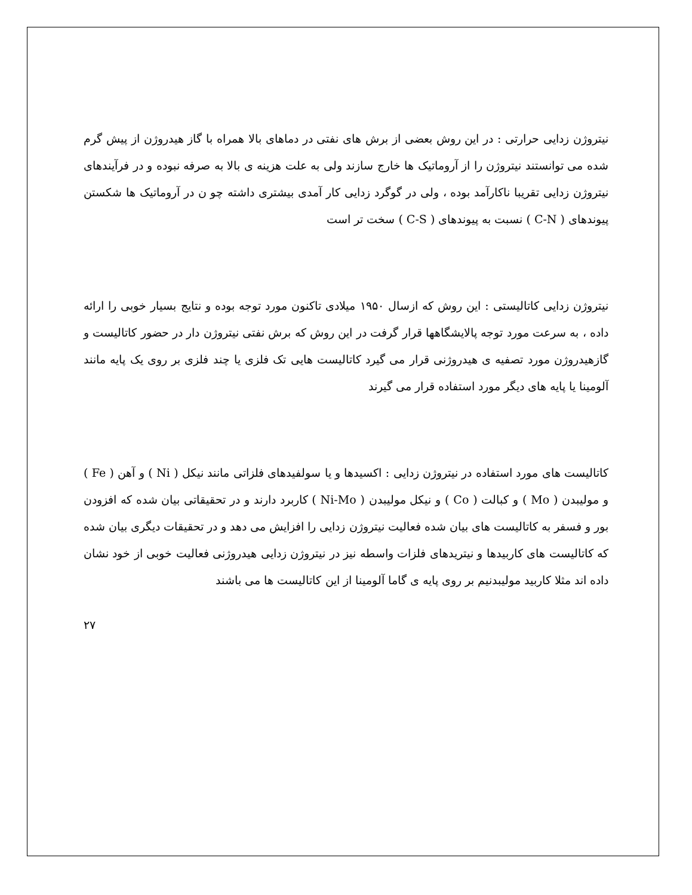نیتروژن زدایی حرارتی : در این روش بعضی از برش های نفتی در دماهای بالا همراه با گاز هیدروژن از پیش گرم شده می توانستند نیتروژن را از آروماتیک ها خارج سازند ولی به علت هزینه ی بالا به صرفه نبوده و در فرآیندهای نیتروژن زدایی تقریبا ناکارآمد بوده ، ولی در گوگرد زدایی کار آمدی بیشتری داشته چو ن در آروماتیک ها شکستن پیوندهای ( C-N ) نسبت به پیوندهای ( C-S ) سخت تر است
نیتروژن زدایی کاتالیستی : این روش که ازسال ۱۹۵۰ میلادی تاکنون مورد توجه بوده و نتایج بسیار خوبی را ارائه داده ، به سرعت مورد توجه پالایشگاهها قرار گرفت در این روش که برش نفتی نیتروژن دار در حضور کاتالیست و گازهیدروژن مورد تصفیه ی هیدروژنی قرار می گیرد کاتالیست هایی تک فلزی یا چند فلزی بر روی یک پایه مانند آلومینا یا پایه های دیگر مورد استفاده قرار می گیرند
کاتالیست های مورد استفاده در نیتروژن زدایی : اکسیدها و یا سولفیدهای فلزاتی مانند نیکل ( Ni ) و آهن ( Fe ) و مولیبدن ( Mo ) و کبالت ( Co ) و نیکل مولیبدن ( Ni-Mo ) کاربرد دارند و در تحقیقاتی بیان شده که افزودن بور و فسفر به کاتالیست های بیان شده فعالیت نیتروژن زدایی را افزایش می دهد و در تحقیقات دیگری بیان شده که کاتالیست های کاربیدها و نیتریدهای فلزات واسطه نیز در نیتروژن زدایی هیدروژنی فعالیت خوبی از خود نشان داده اند مثلا کاربید مولیبدنیم بر روی پایه ی گاما آلومینا از این کاتالیست ها می باشند
۲۷